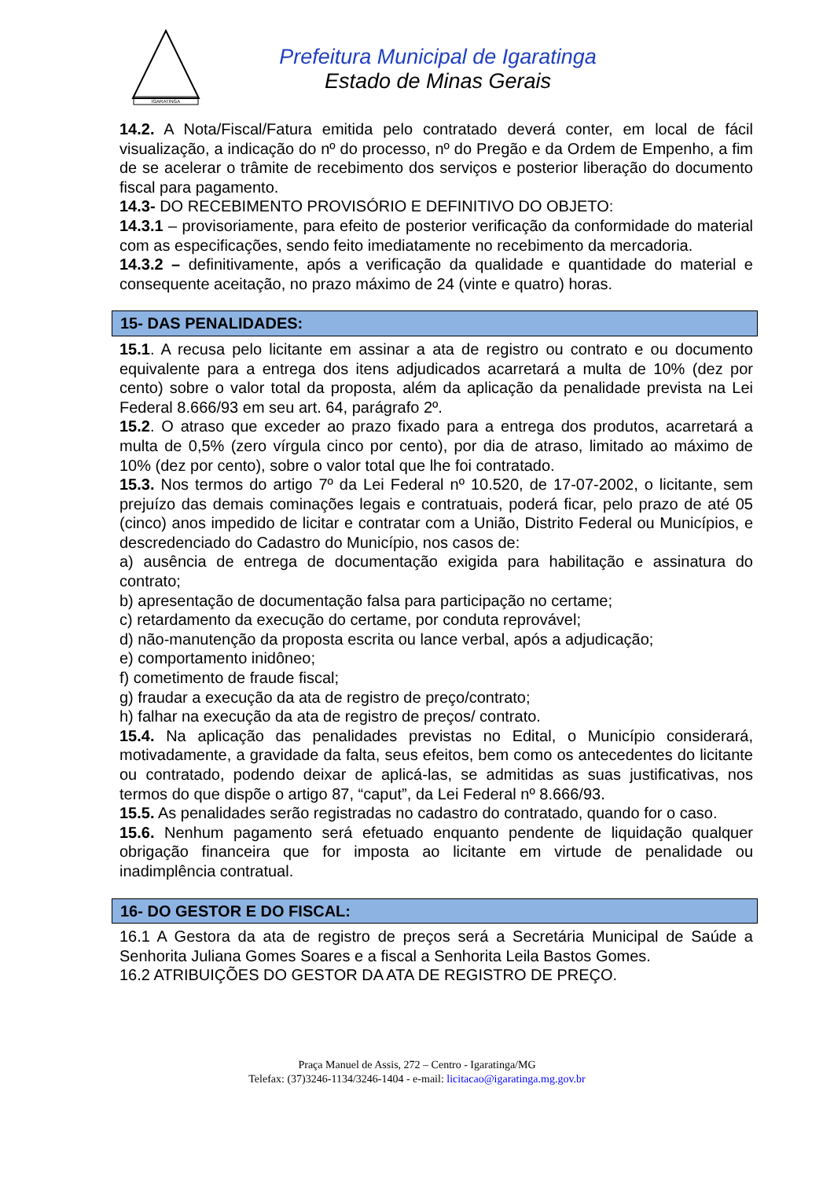IGARATINGA
Prefeitura Municipal de Igaratinga
Estado de Minas Gerais
14.2. A Nota/Fiscal/Fatura emitida pelo contratado deverá conter, em local de fácil visualização, a indicação do nº do processo, nº do Pregão e da Ordem de Empenho, a fim de se acelerar o trâmite de recebimento dos serviços e posterior liberação do documento fiscal para pagamento.
14.3- DO RECEBIMENTO PROVISÓRIO E DEFINITIVO DO OBJETO:
14.3.1 – provisoriamente, para efeito de posterior verificação da conformidade do material com as especificações, sendo feito imediatamente no recebimento da mercadoria.
14.3.2 – definitivamente, após a verificação da qualidade e quantidade do material e consequente aceitação, no prazo máximo de 24 (vinte e quatro) horas.
15- DAS PENALIDADES:
15.1. A recusa pelo licitante em assinar a ata de registro ou contrato e ou documento equivalente para a entrega dos itens adjudicados acarretará a multa de 10% (dez por cento) sobre o valor total da proposta, além da aplicação da penalidade prevista na Lei Federal 8.666/93 em seu art. 64, parágrafo 2º.
15.2. O atraso que exceder ao prazo fixado para a entrega dos produtos, acarretará a multa de 0,5% (zero vírgula cinco por cento), por dia de atraso, limitado ao máximo de 10% (dez por cento), sobre o valor total que lhe foi contratado.
15.3. Nos termos do artigo 7º da Lei Federal nº 10.520, de 17-07-2002, o licitante, sem prejuízo das demais cominações legais e contratuais, poderá ficar, pelo prazo de até 05 (cinco) anos impedido de licitar e contratar com a União, Distrito Federal ou Municípios, e descredenciado do Cadastro do Município, nos casos de:
a) ausência de entrega de documentação exigida para habilitação e assinatura do contrato;
b) apresentação de documentação falsa para participação no certame;
c) retardamento da execução do certame, por conduta reprovável;
d) não-manutenção da proposta escrita ou lance verbal, após a adjudicação;
e) comportamento inidôneo;
f) cometimento de fraude fiscal;
g) fraudar a execução da ata de registro de preço/contrato;
h) falhar na execução da ata de registro de preços/ contrato.
15.4. Na aplicação das penalidades previstas no Edital, o Município considerará, motivadamente, a gravidade da falta, seus efeitos, bem como os antecedentes do licitante ou contratado, podendo deixar de aplicá-las, se admitidas as suas justificativas, nos termos do que dispõe o artigo 87, “caput”, da Lei Federal nº 8.666/93.
15.5. As penalidades serão registradas no cadastro do contratado, quando for o caso.
15.6. Nenhum pagamento será efetuado enquanto pendente de liquidação qualquer obrigação financeira que for imposta ao licitante em virtude de penalidade ou inadimplência contratual.
16- DO GESTOR E DO FISCAL:
16.1 A Gestora da ata de registro de preços será a Secretária Municipal de Saúde a Senhorita Juliana Gomes Soares e a fiscal a Senhorita Leila Bastos Gomes.
16.2 ATRIBUIÇÕES DO GESTOR DA ATA DE REGISTRO DE PREÇO.
Praça Manuel de Assis, 272 – Centro - Igaratinga/MG
Telefax: (37)3246-1134/3246-1404 - e-mail: licitacao@igaratinga.mg.gov.br